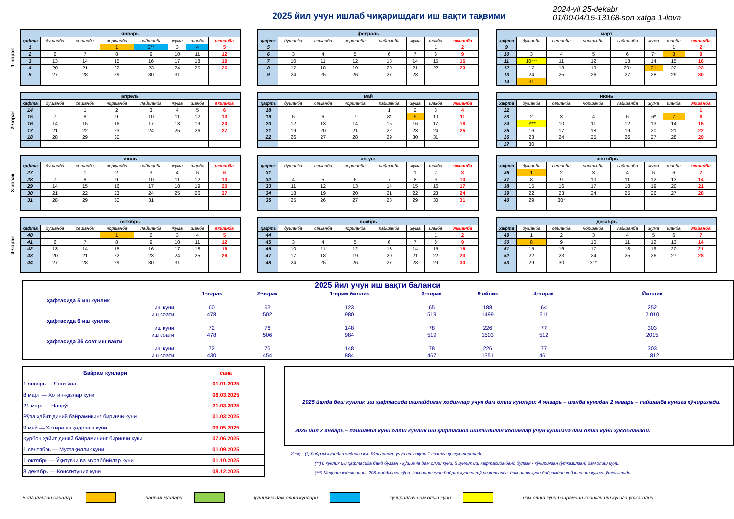2025 йил учун ишлаб чиқаришдаги иш вақти тақвими
2024-yil 25-dekabr
01/00-04/15-13168-son xatga 1-ilova
1-чорак
| январь | | | | | | | |
| --- | --- | --- | --- | --- | --- | --- | --- |
| ҳафта | душанба | сешанба | чоршанба | пайшанба | жума | шанба | якшанба |
| 1 | | | 1 | 2** | 3 | 4 | 5 |
| 2 | 6 | 7 | 8 | 9 | 10 | 11 | 12 |
| 3 | 13 | 14 | 15 | 16 | 17 | 18 | 19 |
| 4 | 20 | 21 | 22 | 23 | 24 | 25 | 26 |
| 5 | 27 | 28 | 29 | 30 | 31 | | |
| февраль | | | | | | | |
| --- | --- | --- | --- | --- | --- | --- | --- |
| ҳафта | душанба | сешанба | чоршанба | пайшанба | жума | шанба | якшанба |
| 5 | | | | | | 1 | 2 |
| 6 | 3 | 4 | 5 | 6 | 7 | 8 | 9 |
| 7 | 10 | 11 | 12 | 13 | 14 | 15 | 16 |
| 8 | 17 | 18 | 19 | 20 | 21 | 22 | 23 |
| 9 | 24 | 25 | 26 | 27 | 28 | | |
| март | | | | | | | |
| --- | --- | --- | --- | --- | --- | --- | --- |
| ҳафта | душанба | сешанба | чоршанба | пайшанба | жума | шанба | якшанба |
| 9 | | | | | | 1 | 2 |
| 10 | 3 | 4 | 5 | 6 | 7* | 8 | 9 |
| 11 | 10*** | 11 | 12 | 13 | 14 | 15 | 16 |
| 12 | 17 | 18 | 19 | 20* | 21 | 22 | 23 |
| 13 | 24 | 25 | 26 | 27 | 28 | 29 | 30 |
| 14 | 31 | | | | | | |
2-чорак
| апрель | | | | | | | |
| --- | --- | --- | --- | --- | --- | --- | --- |
| ҳафта | душанба | сешанба | чоршанба | пайшанба | жума | шанба | якшанба |
| 14 | | 1 | 2 | 3 | 4 | 5 | 6 |
| 15 | 7 | 8 | 9 | 10 | 11 | 12 | 13 |
| 16 | 14 | 15 | 16 | 17 | 18 | 19 | 20 |
| 17 | 21 | 22 | 23 | 24 | 25 | 26 | 27 |
| 18 | 28 | 29 | 30 | | | | |
| май | | | | | | | |
| --- | --- | --- | --- | --- | --- | --- | --- |
| ҳафта | душанба | сешанба | чоршанба | пайшанба | жума | шанба | якшанба |
| 18 | | | | 1 | 2 | 3 | 4 |
| 19 | 5 | 6 | 7 | 8* | 9 | 10 | 11 |
| 20 | 12 | 13 | 14 | 15 | 16 | 17 | 18 |
| 21 | 19 | 20 | 21 | 22 | 23 | 24 | 25 |
| 22 | 26 | 27 | 28 | 29 | 30 | 31 | |
| июнь | | | | | | | |
| --- | --- | --- | --- | --- | --- | --- | --- |
| ҳафта | душанба | сешанба | чоршанба | пайшанба | жума | шанба | якшанба |
| 22 | | | | | | | 1 |
| 23 | 2 | 3 | 4 | 5 | 6* | 7 | 8 |
| 24 | 9*** | 10 | 11 | 12 | 13 | 14 | 15 |
| 25 | 16 | 17 | 18 | 19 | 20 | 21 | 22 |
| 26 | 23 | 24 | 25 | 26 | 27 | 28 | 29 |
| 27 | 30 | | | | | | |
3-чорак
| июль | | | | | | | |
| --- | --- | --- | --- | --- | --- | --- | --- |
| ҳафта | душанба | сешанба | чоршанба | пайшанба | жума | шанба | якшанба |
| 27 | | 1 | 2 | 3 | 4 | 5 | 6 |
| 28 | 7 | 8 | 9 | 10 | 11 | 12 | 13 |
| 29 | 14 | 15 | 16 | 17 | 18 | 19 | 20 |
| 30 | 21 | 22 | 23 | 24 | 25 | 26 | 27 |
| 31 | 28 | 29 | 30 | 31 | | | |
| август | | | | | | | |
| --- | --- | --- | --- | --- | --- | --- | --- |
| ҳафта | душанба | сешанба | чоршанба | пайшанба | жума | шанба | якшанба |
| 31 | | | | | 1 | 2 | 3 |
| 32 | 4 | 5 | 6 | 7 | 8 | 9 | 10 |
| 33 | 11 | 12 | 13 | 14 | 15 | 16 | 17 |
| 34 | 18 | 19 | 20 | 21 | 22 | 23 | 24 |
| 35 | 25 | 26 | 27 | 28 | 29 | 30 | 31 |
| сентябрь | | | | | | | |
| --- | --- | --- | --- | --- | --- | --- | --- |
| ҳафта | душанба | сешанба | чоршанба | пайшанба | жума | шанба | якшанба |
| 36 | 1 | 2 | 3 | 4 | 5 | 6 | 7 |
| 37 | 8 | 9 | 10 | 11 | 12 | 13 | 14 |
| 38 | 15 | 16 | 17 | 18 | 19 | 20 | 21 |
| 39 | 22 | 23 | 24 | 25 | 26 | 27 | 28 |
| 40 | 29 | 30* | | | | | |
4-чорак
| октябрь | | | | | | | |
| --- | --- | --- | --- | --- | --- | --- | --- |
| ҳафта | душанба | сешанба | чоршанба | пайшанба | жума | шанба | якшанба |
| 40 | | | 1 | 2 | 3 | 4 | 5 |
| 41 | 6 | 7 | 8 | 9 | 10 | 11 | 12 |
| 42 | 13 | 14 | 15 | 16 | 17 | 18 | 19 |
| 43 | 20 | 21 | 22 | 23 | 24 | 25 | 26 |
| 44 | 27 | 28 | 29 | 30 | 31 | | |
| ноябрь | | | | | | | |
| --- | --- | --- | --- | --- | --- | --- | --- |
| ҳафта | душанба | сешанба | чоршанба | пайшанба | жума | шанба | якшанба |
| 44 | | | | | | 1 | 2 |
| 45 | 3 | 4 | 5 | 6 | 7 | 8 | 9 |
| 46 | 10 | 11 | 12 | 13 | 14 | 15 | 16 |
| 47 | 17 | 18 | 19 | 20 | 21 | 22 | 23 |
| 48 | 24 | 25 | 26 | 27 | 28 | 29 | 30 |
| декабрь | | | | | | | |
| --- | --- | --- | --- | --- | --- | --- | --- |
| ҳафта | душанба | сешанба | чоршанба | пайшанба | жума | шанба | якшанба |
| 49 | 1 | 2 | 3 | 4 | 5 | 6 | 7 |
| 50 | 8 | 9 | 10 | 11 | 12 | 13 | 14 |
| 51 | 15 | 16 | 17 | 18 | 19 | 20 | 21 |
| 52 | 22 | 23 | 24 | 25 | 26 | 27 | 28 |
| 53 | 29 | 30 | 31* | | | | |
| 2025 йил учун иш вақти баланси | | | | | | | |
| --- | --- | --- | --- | --- | --- | --- | --- |
| | 1-чорак | 2-чорак | 1-ярим йиллик | 3-чорак | 9 ойлик | 4-чорак | Йиллик |
| ҳафтасида 5 иш кунлик | | | | | | | |
| иш куни | 60 | 63 | 123 | 65 | 188 | 64 | 252 |
| иш соати | 478 | 502 | 980 | 519 | 1499 | 511 | 2 010 |
| ҳафтасида 6 иш кунлик | | | | | | | |
| иш куни | 72 | 76 | 148 | 78 | 226 | 77 | 303 |
| иш соати | 478 | 506 | 984 | 519 | 1503 | 512 | 2015 |
| ҳафтасида 36 соат иш вақти | | | | | | | |
| иш куни | 72 | 76 | 148 | 78 | 226 | 77 | 303 |
| иш соати | 430 | 454 | 884 | 467 | 1351 | 461 | 1 812 |
| Байрам кунлари | сана |
| --- | --- |
| 1 январь — Янги йил | 01.01.2025 |
| 8 март — Хотин-қизлар куни | 08.03.2025 |
| 21 март — Наврўз | 21.03.2025 |
| Рўза ҳайит диний байрамининг биринчи куни | 31.03.2025 |
| 9 май — Хотира ва қадрлаш куни | 09.05.2025 |
| Қурбон ҳайит диний байрамининг биринчи куни | 07.06.2025 |
| 1 сентябрь — Мустақиллик куни | 01.09.2025 |
| 1 октябрь — Ўқитувчи ва мураббийлар куни | 01.10.2025 |
| 8 декабрь — Конституция куни | 08.12.2025 |
2025 йилда беш кунлик иш ҳафтасида ишлайдиган ходимлар учун дам олиш кунлари: 4 январь – шанба кунидан 2 январь – пайшанба кунига кўчирилади.
2025 йил 2 январь – пайшанба куни олти кунлик иш ҳафтасида ишлайдиган ходимлар учун қўшимча дам олиш куни ҳисобланади.
Изоҳ: (*) байрам кунидан олдинги кун бўлганлиги учун иш вақти 1 соатга қисқартирилади.
(**) 6 кунлик иш ҳафтасида банд бўлган - қўшимча дам олиш куни; 5 кунлик иш ҳафтасида банд бўлган - кўчирилган (ўтказилган) дам олиш куни.
(***) Меҳнат кодексининг 208-моддасига кўра, дам олиш куни байрам кунига тўғри келганда, дам олиш куни байрамдан кейинги иш кунига ўтказилади.
Белгиланган саналар: — байрам кунлари — қўшимча дам олиш кунлари — кўчирилган дам олиш куни — дам олиш куни байрамдан кейинги иш кунига ўтказилди